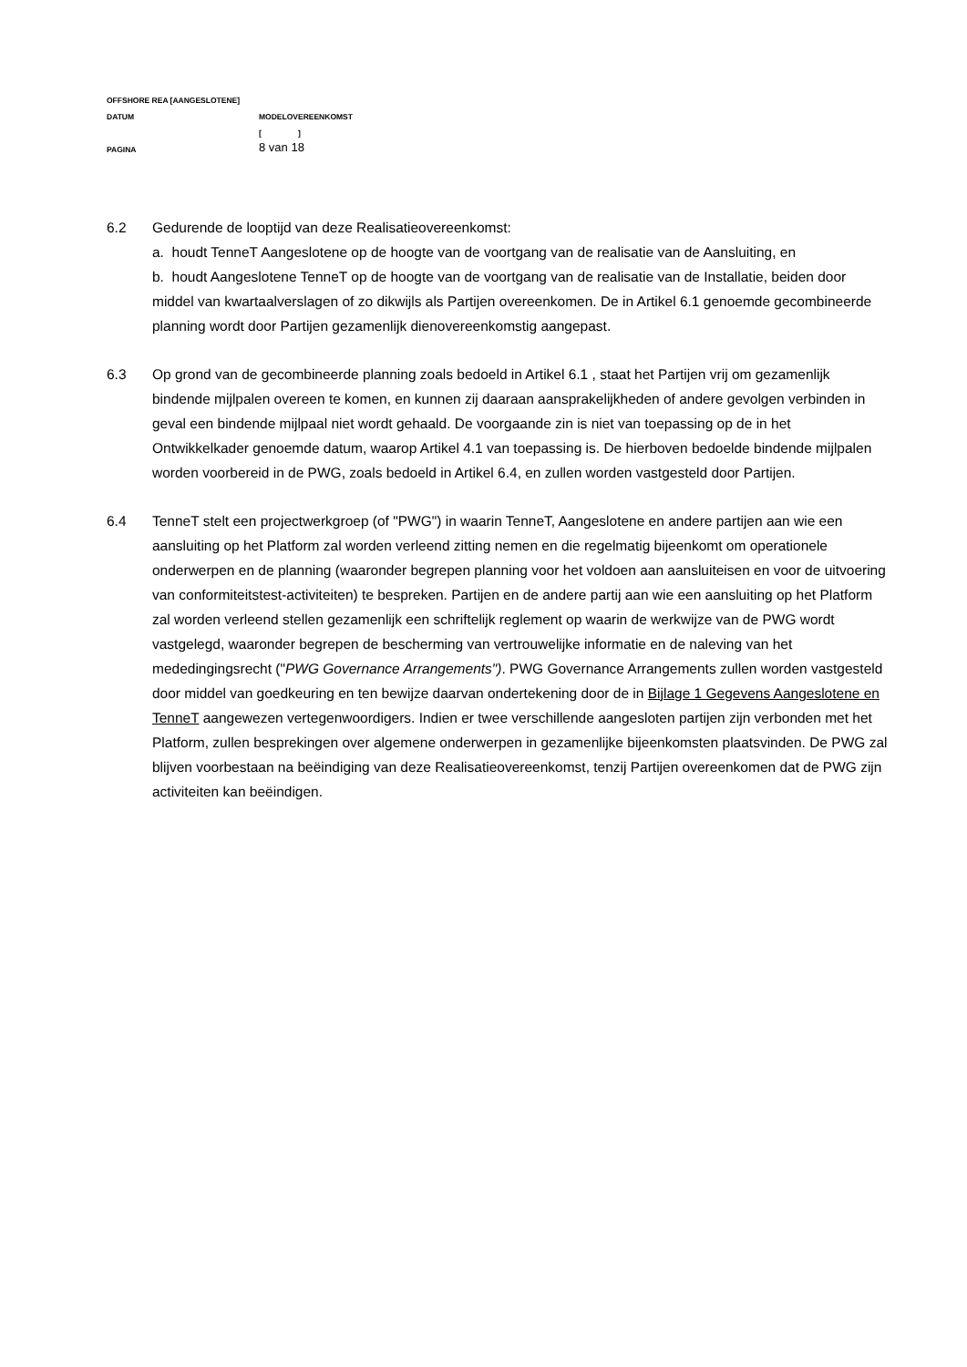OFFSHORE REA [AANGESLOTENE]
DATUM MODELOVEREENKOMST
[ ]
PAGINA 8 van 18
6.2 Gedurende de looptijd van deze Realisatieovereenkomst:
a. houdt TenneT Aangeslotene op de hoogte van de voortgang van de realisatie van de Aansluiting, en
b. houdt Aangeslotene TenneT op de hoogte van de voortgang van de realisatie van de Installatie, beiden door middel van kwartaalverslagen of zo dikwijls als Partijen overeenkomen. De in Artikel 6.1 genoemde gecombineerde planning wordt door Partijen gezamenlijk dienovereenkomstig aangepast.
6.3 Op grond van de gecombineerde planning zoals bedoeld in Artikel 6.1 , staat het Partijen vrij om gezamenlijk bindende mijlpalen overeen te komen, en kunnen zij daaraan aansprakelijkheden of andere gevolgen verbinden in geval een bindende mijlpaal niet wordt gehaald. De voorgaande zin is niet van toepassing op de in het Ontwikkelkader genoemde datum, waarop Artikel 4.1 van toepassing is. De hierboven bedoelde bindende mijlpalen worden voorbereid in de PWG, zoals bedoeld in Artikel 6.4, en zullen worden vastgesteld door Partijen.
6.4 TenneT stelt een projectwerkgroep (of "PWG") in waarin TenneT, Aangeslotene en andere partijen aan wie een aansluiting op het Platform zal worden verleend zitting nemen en die regelmatig bijeenkomt om operationele onderwerpen en de planning (waaronder begrepen planning voor het voldoen aan aansluiteisen en voor de uitvoering van conformiteitstest-activiteiten) te bespreken. Partijen en de andere partij aan wie een aansluiting op het Platform zal worden verleend stellen gezamenlijk een schriftelijk reglement op waarin de werkwijze van de PWG wordt vastgelegd, waaronder begrepen de bescherming van vertrouwelijke informatie en de naleving van het mededingingsrecht ("PWG Governance Arrangements"). PWG Governance Arrangements zullen worden vastgesteld door middel van goedkeuring en ten bewijze daarvan ondertekening door de in Bijlage 1 Gegevens Aangeslotene en TenneT aangewezen vertegenwoordigers. Indien er twee verschillende aangesloten partijen zijn verbonden met het Platform, zullen besprekingen over algemene onderwerpen in gezamenlijke bijeenkomsten plaatsvinden. De PWG zal blijven voorbestaan na beëindiging van deze Realisatieovereenkomst, tenzij Partijen overeenkomen dat de PWG zijn activiteiten kan beëindigen.